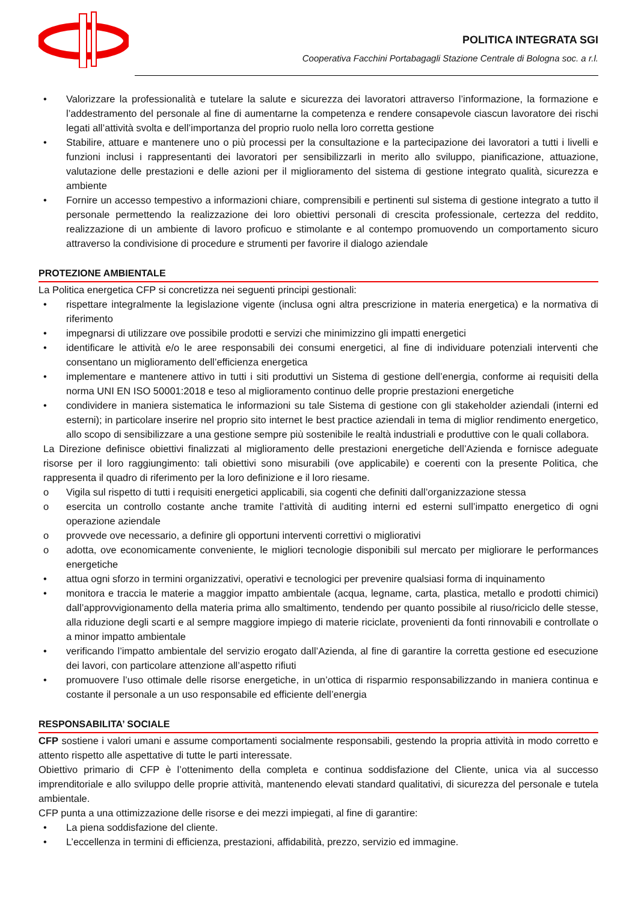POLITICA INTEGRATA SGI
Cooperativa Facchini Portabagagli Stazione Centrale di Bologna soc. a r.l.
• Valorizzare la professionalità e tutelare la salute e sicurezza dei lavoratori attraverso l’informazione, la formazione e l’addestramento del personale al fine di aumentarne la competenza e rendere consapevole ciascun lavoratore dei rischi legati all’attività svolta e dell’importanza del proprio ruolo nella loro corretta gestione
• Stabilire, attuare e mantenere uno o più processi per la consultazione e la partecipazione dei lavoratori a tutti i livelli e funzioni inclusi i rappresentanti dei lavoratori per sensibilizzarli in merito allo sviluppo, pianificazione, attuazione, valutazione delle prestazioni e delle azioni per il miglioramento del sistema di gestione integrato qualità, sicurezza e ambiente
• Fornire un accesso tempestivo a informazioni chiare, comprensibili e pertinenti sul sistema di gestione integrato a tutto il personale permettendo la realizzazione dei loro obiettivi personali di crescita professionale, certezza del reddito, realizzazione di un ambiente di lavoro proficuo e stimolante e al contempo promuovendo un comportamento sicuro attraverso la condivisione di procedure e strumenti per favorire il dialogo aziendale
PROTEZIONE AMBIENTALE
La Politica energetica CFP si concretizza nei seguenti principi gestionali:
• rispettare integralmente la legislazione vigente (inclusa ogni altra prescrizione in materia energetica) e la normativa di riferimento
• impegnarsi di utilizzare ove possibile prodotti e servizi che minimizzino gli impatti energetici
• identificare le attività e/o le aree responsabili dei consumi energetici, al fine di individuare potenziali interventi che consentano un miglioramento dell’efficienza energetica
• implementare e mantenere attivo in tutti i siti produttivi un Sistema di gestione dell’energia, conforme ai requisiti della norma UNI EN ISO 50001:2018 e teso al miglioramento continuo delle proprie prestazioni energetiche
• condividere in maniera sistematica le informazioni su tale Sistema di gestione con gli stakeholder aziendali (interni ed esterni); in particolare inserire nel proprio sito internet le best practice aziendali in tema di miglior rendimento energetico, allo scopo di sensibilizzare a una gestione sempre più sostenibile le realtà industriali e produttive con le quali collabora.
La Direzione definisce obiettivi finalizzati al miglioramento delle prestazioni energetiche dell’Azienda e fornisce adeguate risorse per il loro raggiungimento: tali obiettivi sono misurabili (ove applicabile) e coerenti con la presente Politica, che rappresenta il quadro di riferimento per la loro definizione e il loro riesame.
o Vigila sul rispetto di tutti i requisiti energetici applicabili, sia cogenti che definiti dall’organizzazione stessa
o esercita un controllo costante anche tramite l’attività di auditing interni ed esterni sull’impatto energetico di ogni operazione aziendale
o provvede ove necessario, a definire gli opportuni interventi correttivi o migliorativi
o adotta, ove economicamente conveniente, le migliori tecnologie disponibili sul mercato per migliorare le performances energetiche
• attua ogni sforzo in termini organizzativi, operativi e tecnologici per prevenire qualsiasi forma di inquinamento
• monitora e traccia le materie a maggior impatto ambientale (acqua, legname, carta, plastica, metallo e prodotti chimici) dall’approvvigionamento della materia prima allo smaltimento, tendendo per quanto possibile al riuso/riciclo delle stesse, alla riduzione degli scarti e al sempre maggiore impiego di materie riciclate, provenienti da fonti rinnovabili e controllate o a minor impatto ambientale
• verificando l’impatto ambientale del servizio erogato dall’Azienda, al fine di garantire la corretta gestione ed esecuzione dei lavori, con particolare attenzione all’aspetto rifiuti
• promuovere l’uso ottimale delle risorse energetiche, in un’ottica di risparmio responsabilizzando in maniera continua e costante il personale a un uso responsabile ed efficiente dell’energia
RESPONSABILITA’ SOCIALE
CFP sostiene i valori umani e assume comportamenti socialmente responsabili, gestendo la propria attività in modo corretto e attento rispetto alle aspettative di tutte le parti interessate.
Obiettivo primario di CFP è l’ottenimento della completa e continua soddisfazione del Cliente, unica via al successo imprenditoriale e allo sviluppo delle proprie attività, mantenendo elevati standard qualitativi, di sicurezza del personale e tutela ambientale.
CFP punta a una ottimizzazione delle risorse e dei mezzi impiegati, al fine di garantire:
• La piena soddisfazione del cliente.
• L’eccellenza in termini di efficienza, prestazioni, affidabilità, prezzo, servizio ed immagine.